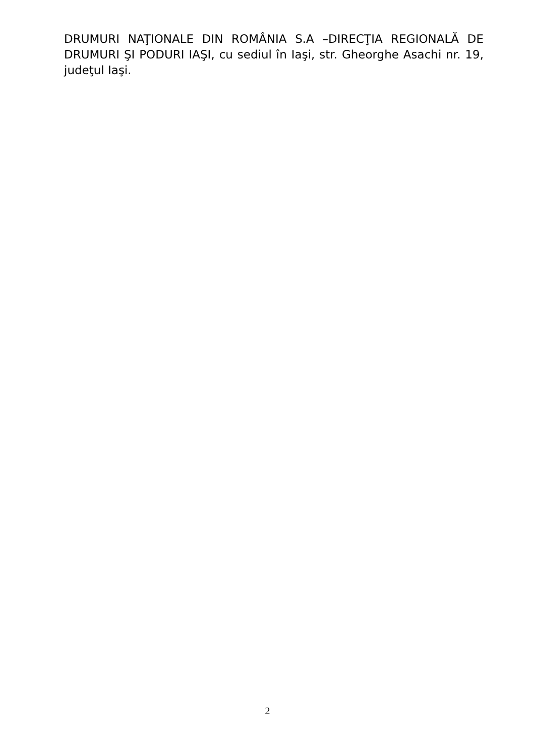DRUMURI NAŢIONALE DIN ROMÂNIA S.A –DIRECŢIA REGIONALĂ DE DRUMURI ŞI PODURI IAŞI, cu sediul în Iaşi, str. Gheorghe Asachi nr. 19, judeţul Iaşi.
2